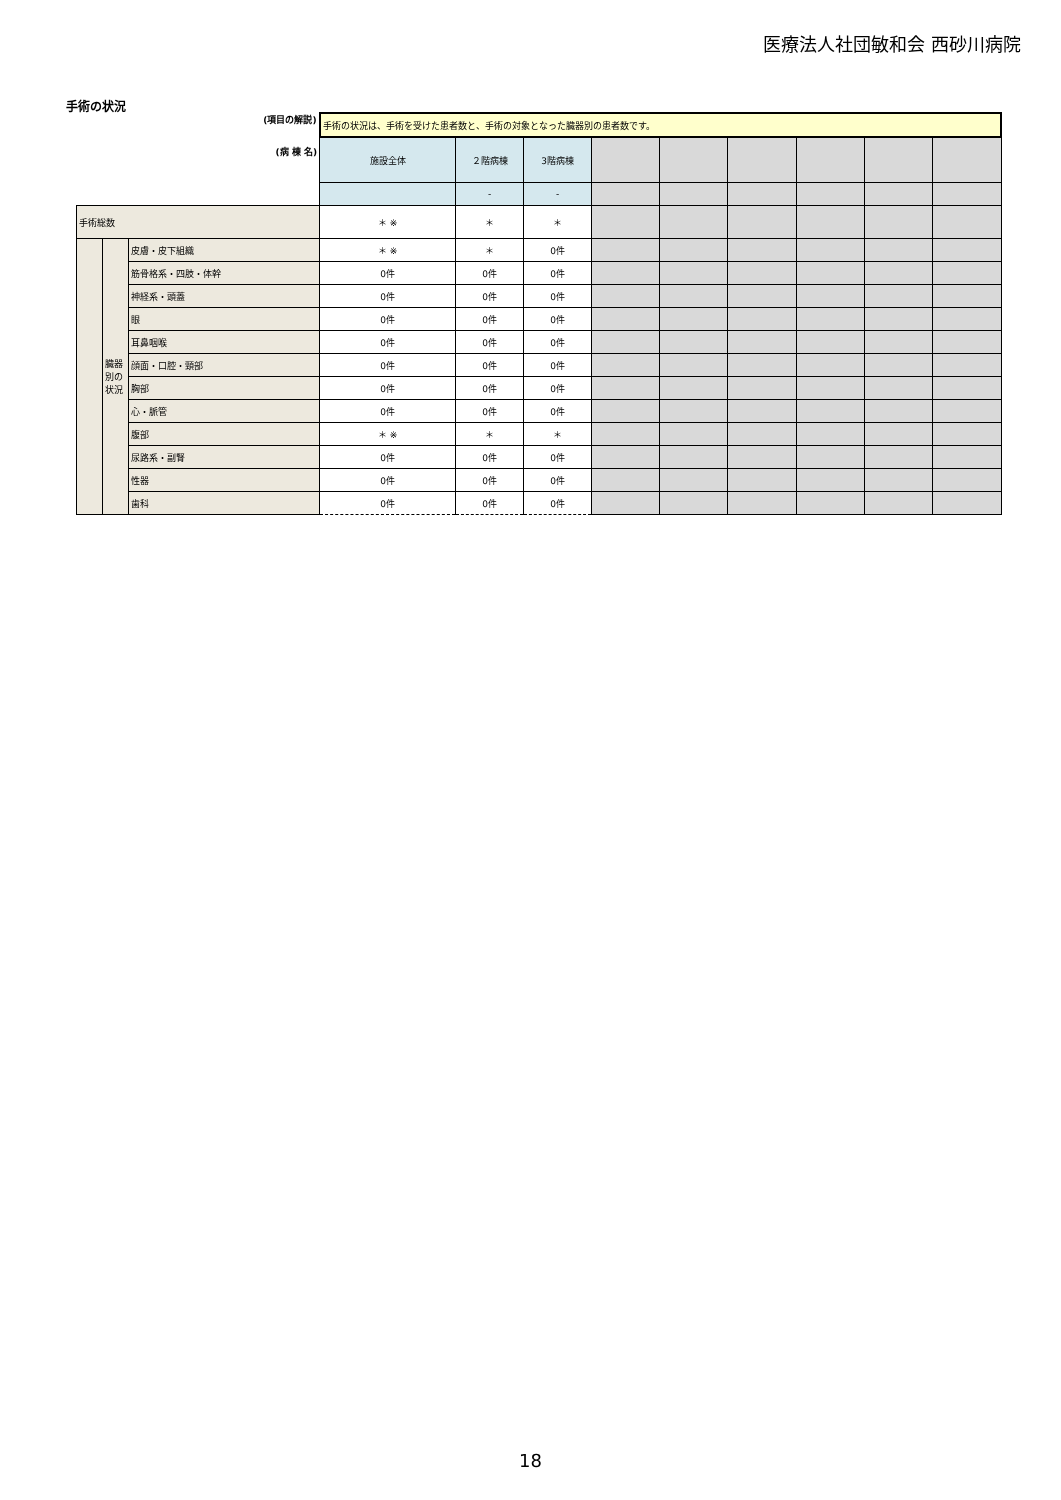医療法人社団敏和会 西砂川病院
手術の状況
| (項目の解説) | | | 手術の状況は、手術を受けた患者数と、手術の対象となった臓器別の患者数です。 | | | | | | | | |
| (病 棟 名) | | | 施設全体 | ２階病棟 | 3階病棟 | | | | | | |
| | | | | - | - | | | | | | |
| 手術総数 | | | ＊ ※ | ＊ | ＊ | | | | | | |
| | 臓器別の状況 | 皮膚・皮下組織 | ＊ ※ | ＊ | 0件 | | | | | | |
| | | 筋骨格系・四肢・体幹 | 0件 | 0件 | 0件 | | | | | | |
| | | 神経系・頭蓋 | 0件 | 0件 | 0件 | | | | | | |
| | | 眼 | 0件 | 0件 | 0件 | | | | | | |
| | | 耳鼻咽喉 | 0件 | 0件 | 0件 | | | | | | |
| | | 顔面・口腔・頸部 | 0件 | 0件 | 0件 | | | | | | |
| | | 胸部 | 0件 | 0件 | 0件 | | | | | | |
| | | 心・脈管 | 0件 | 0件 | 0件 | | | | | | |
| | | 腹部 | ＊ ※ | ＊ | ＊ | | | | | | |
| | | 尿路系・副腎 | 0件 | 0件 | 0件 | | | | | | |
| | | 性器 | 0件 | 0件 | 0件 | | | | | | |
| | | 歯科 | 0件 | 0件 | 0件 | | | | | | |
18